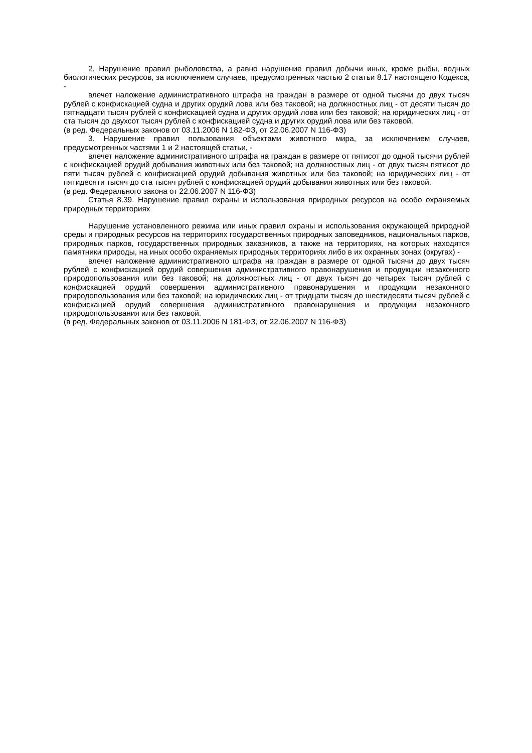2. Нарушение правил рыболовства, а равно нарушение правил добычи иных, кроме рыбы, водных биологических ресурсов, за исключением случаев, предусмотренных частью 2 статьи 8.17 настоящего Кодекса, -
влечет наложение административного штрафа на граждан в размере от одной тысячи до двух тысяч рублей с конфискацией судна и других орудий лова или без таковой; на должностных лиц - от десяти тысяч до пятнадцати тысяч рублей с конфискацией судна и других орудий лова или без таковой; на юридических лиц - от ста тысяч до двухсот тысяч рублей с конфискацией судна и других орудий лова или без таковой.
(в ред. Федеральных законов от 03.11.2006 N 182-ФЗ, от 22.06.2007 N 116-ФЗ)
3. Нарушение правил пользования объектами животного мира, за исключением случаев, предусмотренных частями 1 и 2 настоящей статьи, -
влечет наложение административного штрафа на граждан в размере от пятисот до одной тысячи рублей с конфискацией орудий добывания животных или без таковой; на должностных лиц - от двух тысяч пятисот до пяти тысяч рублей с конфискацией орудий добывания животных или без таковой; на юридических лиц - от пятидесяти тысяч до ста тысяч рублей с конфискацией орудий добывания животных или без таковой.
(в ред. Федерального закона от 22.06.2007 N 116-ФЗ)
Статья 8.39. Нарушение правил охраны и использования природных ресурсов на особо охраняемых природных территориях
Нарушение установленного режима или иных правил охраны и использования окружающей природной среды и природных ресурсов на территориях государственных природных заповедников, национальных парков, природных парков, государственных природных заказников, а также на территориях, на которых находятся памятники природы, на иных особо охраняемых природных территориях либо в их охранных зонах (округах) -
влечет наложение административного штрафа на граждан в размере от одной тысячи до двух тысяч рублей с конфискацией орудий совершения административного правонарушения и продукции незаконного природопользования или без таковой; на должностных лиц - от двух тысяч до четырех тысяч рублей с конфискацией орудий совершения административного правонарушения и продукции незаконного природопользования или без таковой; на юридических лиц - от тридцати тысяч до шестидесяти тысяч рублей с конфискацией орудий совершения административного правонарушения и продукции незаконного природопользования или без таковой.
(в ред. Федеральных законов от 03.11.2006 N 181-ФЗ, от 22.06.2007 N 116-ФЗ)